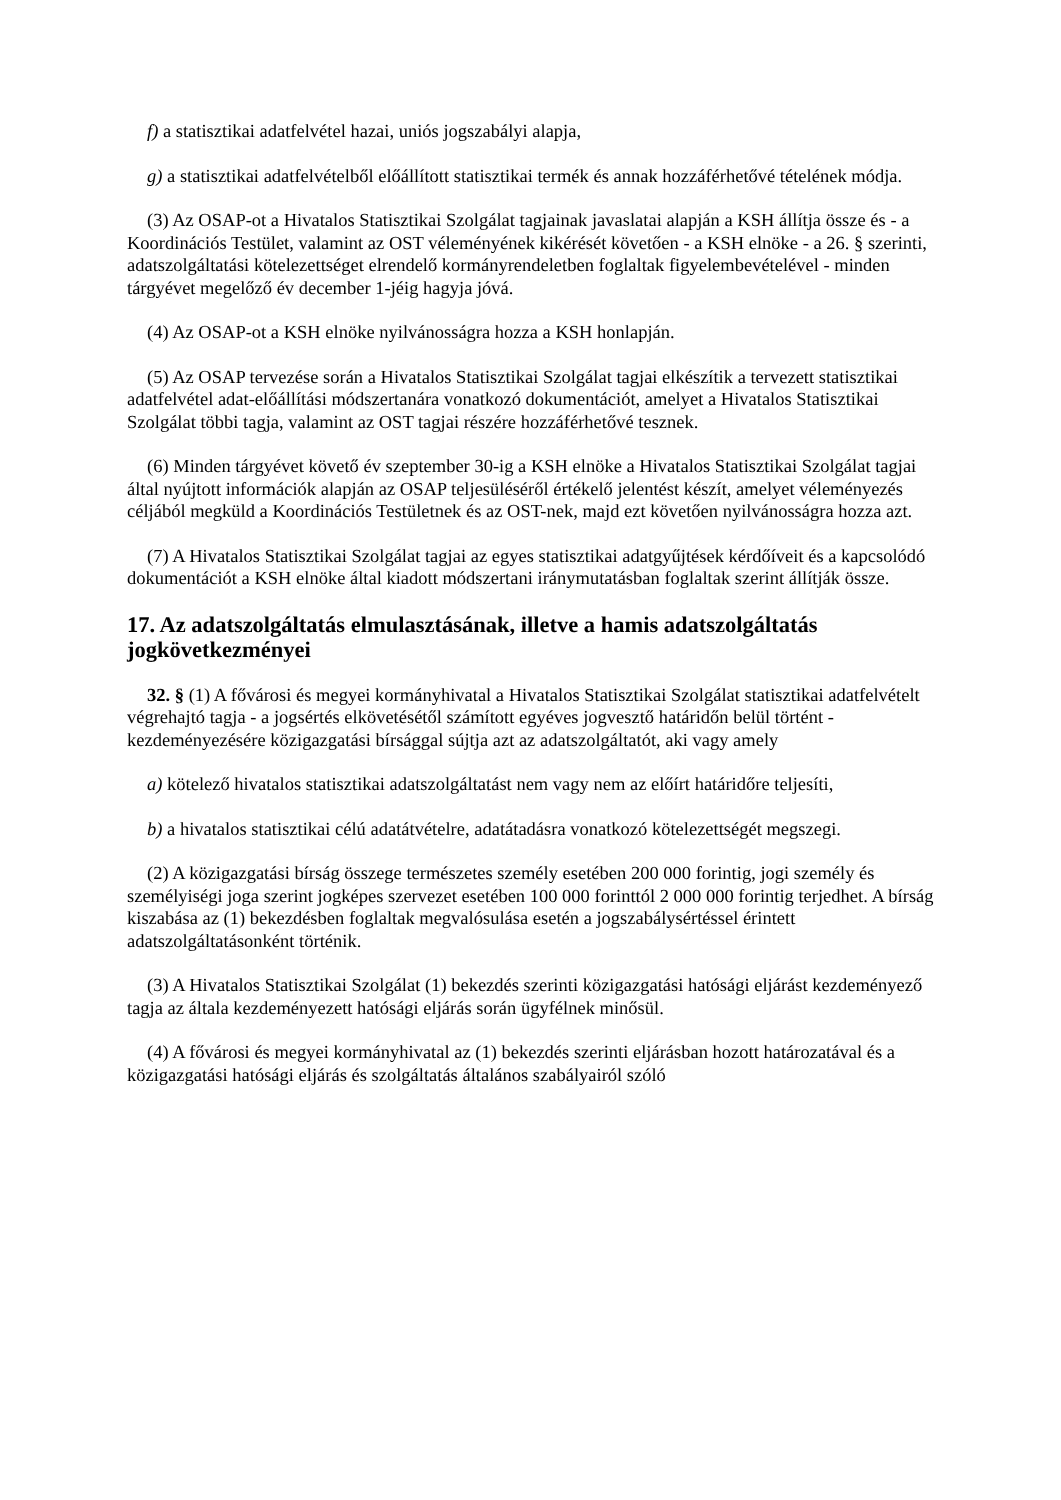f) a statisztikai adatfelvétel hazai, uniós jogszabályi alapja,
g) a statisztikai adatfelvételből előállított statisztikai termék és annak hozzáférhetővé tételének módja.
(3) Az OSAP-ot a Hivatalos Statisztikai Szolgálat tagjainak javaslatai alapján a KSH állítja össze és - a Koordinációs Testület, valamint az OST véleményének kikérését követően - a KSH elnöke - a 26. § szerinti, adatszolgáltatási kötelezettséget elrendelő kormányrendeletben foglaltak figyelembevételével - minden tárgyévet megelőző év december 1-jéig hagyja jóvá.
(4) Az OSAP-ot a KSH elnöke nyilvánosságra hozza a KSH honlapján.
(5) Az OSAP tervezése során a Hivatalos Statisztikai Szolgálat tagjai elkészítik a tervezett statisztikai adatfelvétel adat-előállítási módszertanára vonatkozó dokumentációt, amelyet a Hivatalos Statisztikai Szolgálat többi tagja, valamint az OST tagjai részére hozzáférhetővé tesznek.
(6) Minden tárgyévet követő év szeptember 30-ig a KSH elnöke a Hivatalos Statisztikai Szolgálat tagjai által nyújtott információk alapján az OSAP teljesüléséről értékelő jelentést készít, amelyet véleményezés céljából megküld a Koordinációs Testületnek és az OST-nek, majd ezt követően nyilvánosságra hozza azt.
(7) A Hivatalos Statisztikai Szolgálat tagjai az egyes statisztikai adatgyűjtések kérdőíveit és a kapcsolódó dokumentációt a KSH elnöke által kiadott módszertani iránymutatásban foglaltak szerint állítják össze.
17. Az adatszolgáltatás elmulasztásának, illetve a hamis adatszolgáltatás jogkövetkezményei
32. § (1) A fővárosi és megyei kormányhivatal a Hivatalos Statisztikai Szolgálat statisztikai adatfelvételt végrehajtó tagja - a jogsértés elkövetésétől számított egyéves jogvesztő határidőn belül történt - kezdeményezésére közigazgatási bírsággal sújtja azt az adatszolgáltatót, aki vagy amely
a) kötelező hivatalos statisztikai adatszolgáltatást nem vagy nem az előírt határidőre teljesíti,
b) a hivatalos statisztikai célú adatátvételre, adatátadásra vonatkozó kötelezettségét megszegi.
(2) A közigazgatási bírság összege természetes személy esetében 200 000 forintig, jogi személy és személyiségi joga szerint jogképes szervezet esetében 100 000 forinttól 2 000 000 forintig terjedhet. A bírság kiszabása az (1) bekezdésben foglaltak megvalósulása esetén a jogszabálysértéssel érintett adatszolgáltatásonként történik.
(3) A Hivatalos Statisztikai Szolgálat (1) bekezdés szerinti közigazgatási hatósági eljárást kezdeményező tagja az általa kezdeményezett hatósági eljárás során ügyfélnek minősül.
(4) A fővárosi és megyei kormányhivatal az (1) bekezdés szerinti eljárásban hozott határozatával és a közigazgatási hatósági eljárás és szolgáltatás általános szabályairól szóló